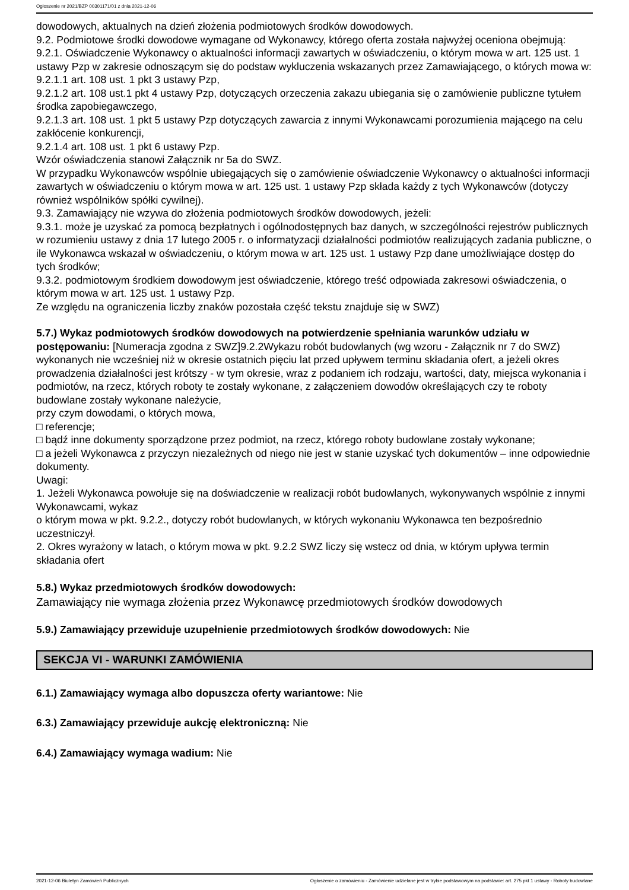Ogłoszenie nr 2021/BZP 00301171/01 z dnia 2021-12-06
dowodowych, aktualnych na dzień złożenia podmiotowych środków dowodowych.
9.2. Podmiotowe środki dowodowe wymagane od Wykonawcy, którego oferta została najwyżej oceniona obejmują:
9.2.1. Oświadczenie Wykonawcy o aktualności informacji zawartych w oświadczeniu, o którym mowa w art. 125 ust. 1 ustawy Pzp w zakresie odnoszącym się do podstaw wykluczenia wskazanych przez Zamawiającego, o których mowa w:
9.2.1.1 art. 108 ust. 1 pkt 3 ustawy Pzp,
9.2.1.2 art. 108 ust.1 pkt 4 ustawy Pzp, dotyczących orzeczenia zakazu ubiegania się o zamówienie publiczne tytułem środka zapobiegawczego,
9.2.1.3 art. 108 ust. 1 pkt 5 ustawy Pzp dotyczących zawarcia z innymi Wykonawcami porozumienia mającego na celu zakłócenie konkurencji,
9.2.1.4 art. 108 ust. 1 pkt 6 ustawy Pzp.
Wzór oświadczenia stanowi Załącznik nr 5a do SWZ.
W przypadku Wykonawców wspólnie ubiegających się o zamówienie oświadczenie Wykonawcy o aktualności informacji zawartych w oświadczeniu o którym mowa w art. 125 ust. 1 ustawy Pzp składa każdy z tych Wykonawców (dotyczy również wspólników spółki cywilnej).
9.3. Zamawiający nie wzywa do złożenia podmiotowych środków dowodowych, jeżeli:
9.3.1. może je uzyskać za pomocą bezpłatnych i ogólnodostępnych baz danych, w szczególności rejestrów publicznych w rozumieniu ustawy z dnia 17 lutego 2005 r. o informatyzacji działalności podmiotów realizujących zadania publiczne, o ile Wykonawca wskazał w oświadczeniu, o którym mowa w art. 125 ust. 1 ustawy Pzp dane umożliwiające dostęp do tych środków;
9.3.2. podmiotowym środkiem dowodowym jest oświadczenie, którego treść odpowiada zakresowi oświadczenia, o którym mowa w art. 125 ust. 1 ustawy Pzp.
Ze względu na ograniczenia liczby znaków pozostała część tekstu znajduje się w SWZ)
5.7.) Wykaz podmiotowych środków dowodowych na potwierdzenie spełniania warunków udziału w postępowaniu: [Numeracja zgodna z SWZ]9.2.2Wykazu robót budowlanych (wg wzoru - Załącznik nr 7 do SWZ) wykonanych nie wcześniej niż w okresie ostatnich pięciu lat przed upływem terminu składania ofert, a jeżeli okres prowadzenia działalności jest krótszy - w tym okresie, wraz z podaniem ich rodzaju, wartości, daty, miejsca wykonania i podmiotów, na rzecz, których roboty te zostały wykonane, z załączeniem dowodów określających czy te roboty budowlane zostały wykonane należycie,
przy czym dowodami, o których mowa,
□ referencje;
□ bądź inne dokumenty sporządzone przez podmiot, na rzecz, którego roboty budowlane zostały wykonane;
□ a jeżeli Wykonawca z przyczyn niezależnych od niego nie jest w stanie uzyskać tych dokumentów – inne odpowiednie dokumenty.
Uwagi:
1. Jeżeli Wykonawca powołuje się na doświadczenie w realizacji robót budowlanych, wykonywanych wspólnie z innymi Wykonawcami, wykaz
o którym mowa w pkt. 9.2.2., dotyczy robót budowlanych, w których wykonaniu Wykonawca ten bezpośrednio uczestniczył.
2. Okres wyrażony w latach, o którym mowa w pkt. 9.2.2 SWZ liczy się wstecz od dnia, w którym upływa termin składania ofert
5.8.) Wykaz przedmiotowych środków dowodowych:
Zamawiający nie wymaga złożenia przez Wykonawcę przedmiotowych środków dowodowych
5.9.) Zamawiający przewiduje uzupełnienie przedmiotowych środków dowodowych: Nie
SEKCJA VI - WARUNKI ZAMÓWIENIA
6.1.) Zamawiający wymaga albo dopuszcza oferty wariantowe: Nie
6.3.) Zamawiający przewiduje aukcję elektroniczną: Nie
6.4.) Zamawiający wymaga wadium: Nie
2021-12-06 Biuletyn Zamówień Publicznych Ogłoszenie o zamówieniu - Zamówienie udzielane jest w trybie podstawowym na podstawie: art. 275 pkt 1 ustawy - Roboty budowlane